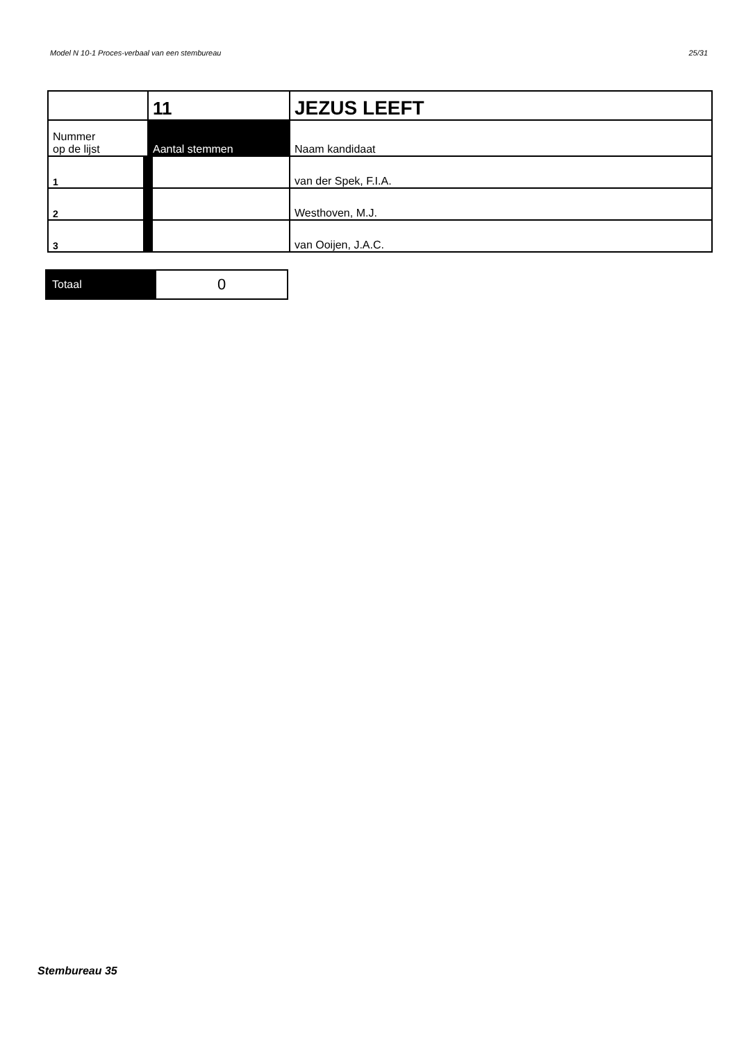Model N 10-1 Proces-verbaal van een stembureau 25/31
| | 11 | JEZUS LEEFT |
| Nummer op de lijst | Aantal stemmen | Naam kandidaat |
| 1 | | van der Spek, F.I.A. |
| 2 | | Westhoven, M.J. |
| 3 | | van Ooijen, J.A.C. |
| Totaal | 0 |
Stembureau 35